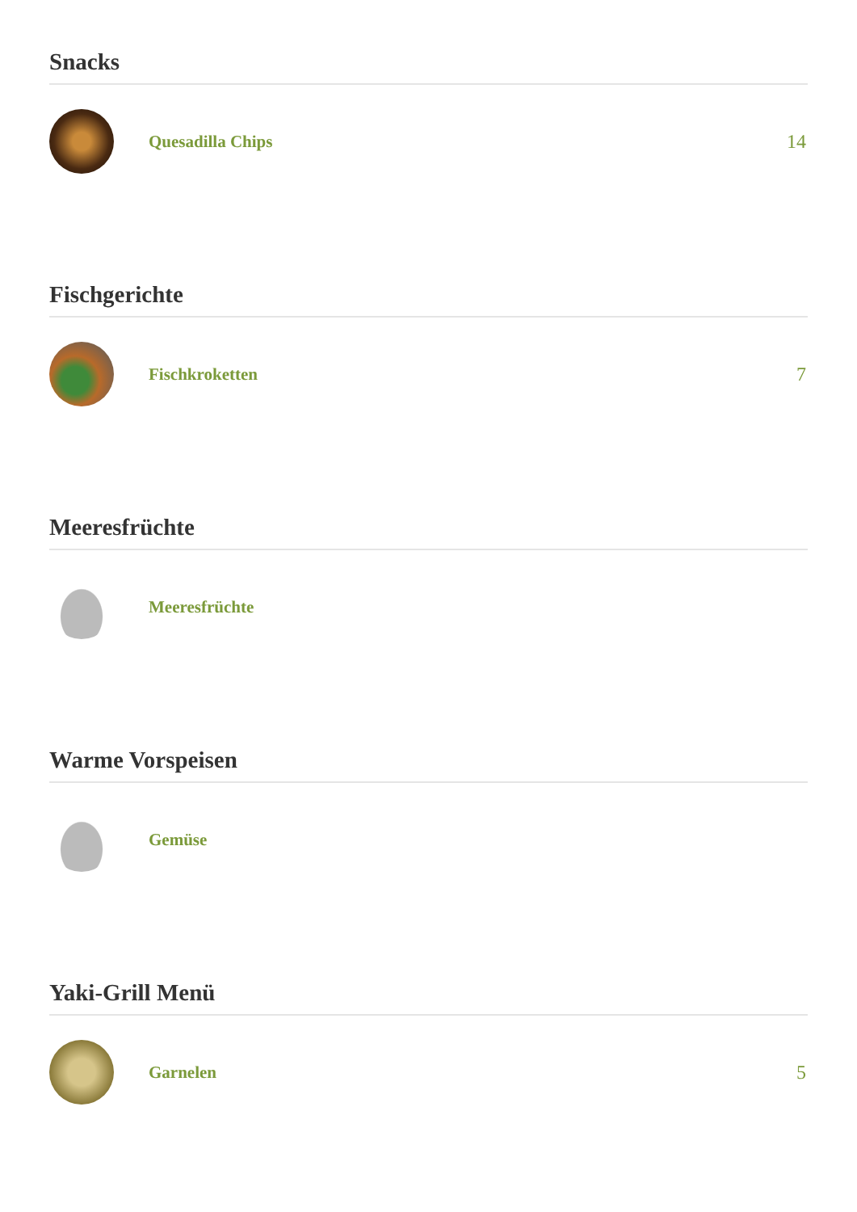Snacks
Quesadilla Chips 14
Fischgerichte
Fischkroketten 7
Meeresfrüchte
Meeresfrüchte
Warme Vorspeisen
Gemüse
Yaki-Grill Menü
Garnelen 5